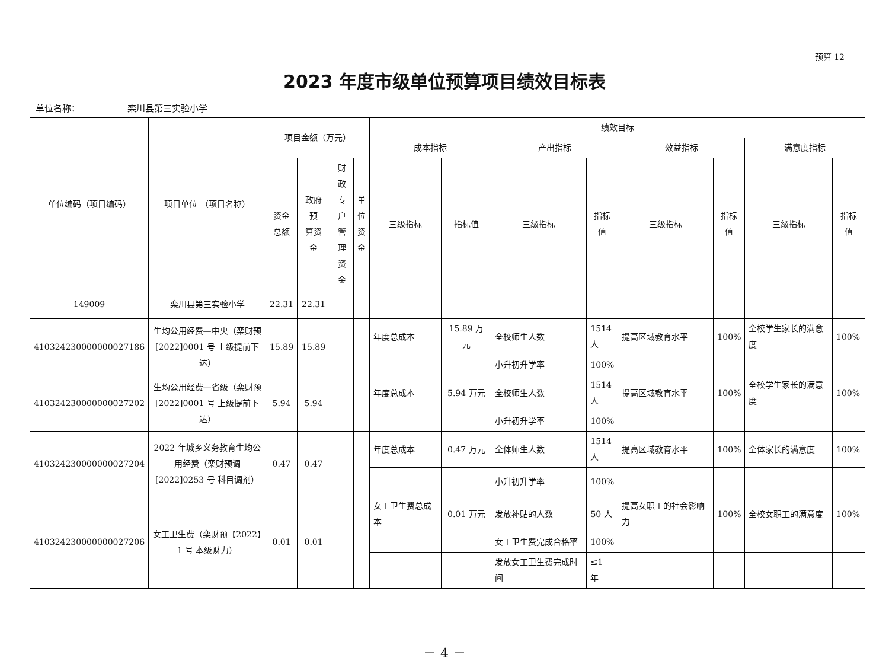预算 12
2023 年度市级单位预算项目绩效目标表
单位名称： 栾川县第三实验小学
| 单位编码（项目编码） | 项目单位 （项目名称） | 项目金额（万元） | | | | 绩效目标 | | | | | | | |
| --- | --- | --- | --- | --- | --- | --- | --- | --- | --- | --- | --- | --- | --- |
| | | | | | | 成本指标 | | 产出指标 | | 效益指标 | | 满意度指标 | |
| | | 资金 总额 | 政府预 算资金 | 财政 专户 管理 资金 | 单 位 资 金 | 三级指标 | 指标值 | 三级指标 | 指标 值 | 三级指标 | 指标 值 | 三级指标 | 指标值 |
| 149009 | 栾川县第三实验小学 | 22.31 | 22.31 | | | | | | | | | | |
| 410324230000000027186 | 生均公用经费—中央（栾财预[2022]0001 号 上级提前下达） | 15.89 | 15.89 | | | 年度总成本 | 15.89 万元 | 全校师生人数 | 1514 人 | 提高区域教育水平 | 100% | 全校学生家长的满意度 | 100% |
| | | | | | | | | 小升初升学率 | 100% | | | | |
| 410324230000000027202 | 生均公用经费—省级（栾财预[2022]0001 号 上级提前下达） | 5.94 | 5.94 | | | 年度总成本 | 5.94 万元 | 全校师生人数 | 1514 人 | 提高区域教育水平 | 100% | 全校学生家长的满意度 | 100% |
| | | | | | | | | 小升初升学率 | 100% | | | | |
| 410324230000000027204 | 2022 年城乡义务教育生均公用经费（栾财预调[2022]0253 号 科目调剂） | 0.47 | 0.47 | | | 年度总成本 | 0.47 万元 | 全体师生人数 | 1514 人 | 提高区域教育水平 | 100% | 全体家长的满意度 | 100% |
| | | | | | | | | 小升初升学率 | 100% | | | | |
| 410324230000000027206 | 女工卫生费（栾财预【2022】1 号 本级财力） | 0.01 | 0.01 | | | 女工卫生费总成本 | 0.01 万元 | 发放补贴的人数 | 50 人 | 提高女职工的社会影响力 | 100% | 全校女职工的满意度 | 100% |
| | | | | | | | | 女工卫生费完成合格率 | 100% | | | | |
| | | | | | | | | 发放女工卫生费完成时间 | ≤1 年 | | | | |
－ 4 －